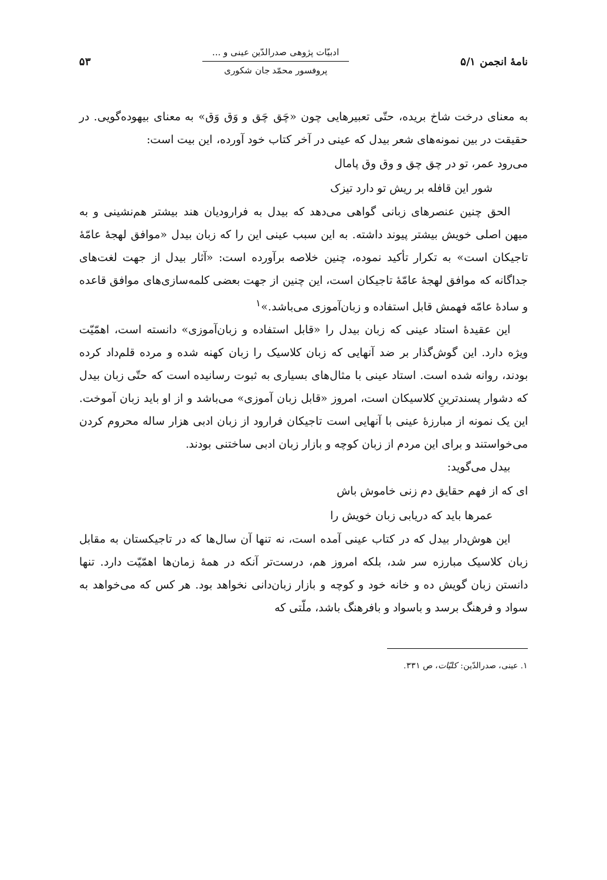نامهٔ انجمن ۵/۱
ادبیّات پژوهی صدرالدّین عینی و ...
پروفسور محمّد جان شکوری
۵۳
به معنای درخت شاخ بریده، حتّی تعبیرهایی چون «چَق چَق و وَق وَق» به معنای بیهوده‌گویی. در حقیقت در بین نمونه‌های شعر بیدل که عینی در آخر کتاب خود آورده، این بیت است:
می‌رود عمر، تو در چق چق و وق وق پامال
شور این قافله بر ریش تو دارد تیزک
الحق چنین عنصرهای زبانی گواهی می‌دهد که بیدل به فرارودیان هند بیشتر هم‌نشینی و به میهن اصلی خویش بیشتر پیوند داشته. به این سبب عینی این را که زبان بیدل «موافق لهجهٔ عامّهٔ تاجیکان است» به تکرار تأکید نموده، چنین خلاصه برآورده است: «آثار بیدل از جهت لغت‌های جداگانه که موافق لهجهٔ عامّهٔ تاجیکان است، این چنین از جهت بعضی کلمه‌سازی‌های موافق قاعده و سادهٔ عامّه فهمش قابل استفاده و زبان‌آموزی می‌باشد.»<sup>۱</sup>
این عقیدهٔ استاد عینی که زبان بیدل را «قابل استفاده و زبان‌آموزی» دانسته است، اهمّیّت ویژه دارد. این گوش‌گذار بر ضد آنهایی که زبان کلاسیک را زبان کهنه شده و مرده قلم‌داد کرده بودند، روانه شده است. استاد عینی با مثال‌های بسیاری به ثبوت رسانیده است که حتّی زبان بیدل که دشوار پسندترینِ کلاسیکان است، امروز «قابل زبان آموزی» می‌باشد و از او باید زبان آموخت. این یک نمونه از مبارزهٔ عینی با آنهایی است تاجیکان فرارود از زبان ادبی هزار ساله محروم کردن می‌خواستند و برای این مردم از زبان کوچه و بازار زبان ادبی ساختنی بودند.
بیدل می‌گوید:
ای که از فهم حقایق دم زنی خاموش باش
عمرها باید که دریابی زبان خویش را
این هوش‌دار بیدل که در کتاب عینی آمده است، نه تنها آن سال‌ها که در تاجیکستان به مقابل زبان کلاسیک مبارزه سر شد، بلکه امروز هم، درست‌تر آنکه در همهٔ زمان‌ها اهمّیّت دارد. تنها دانستن زبان گویش ده و خانه خود و کوچه و بازار زبان‌دانی نخواهد بود. هر کس که می‌خواهد به سواد و فرهنگ برسد و باسواد و بافرهنگ باشد، ملّتی که
۱. عینی، صدرالدّین: کلیّات، ص ۳۳۱.